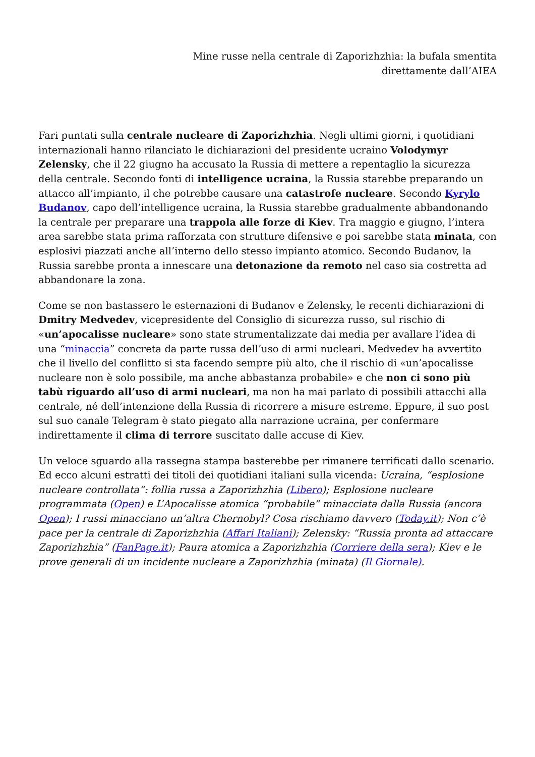Mine russe nella centrale di Zaporizhzhia: la bufala smentita
direttamente dall’AIEA
Fari puntati sulla centrale nucleare di Zaporizhzhia. Negli ultimi giorni, i quotidiani internazionali hanno rilanciato le dichiarazioni del presidente ucraino Volodymyr Zelensky, che il 22 giugno ha accusato la Russia di mettere a repentaglio la sicurezza della centrale. Secondo fonti di intelligence ucraina, la Russia starebbe preparando un attacco all’impianto, il che potrebbe causare una catastrofe nucleare. Secondo Kyrylo Budanov, capo dell’intelligence ucraina, la Russia starebbe gradualmente abbandonando la centrale per preparare una trappola alle forze di Kiev. Tra maggio e giugno, l’intera area sarebbe stata prima rafforzata con strutture difensive e poi sarebbe stata minata, con esplosivi piazzati anche all’interno dello stesso impianto atomico. Secondo Budanov, la Russia sarebbe pronta a innescare una detonazione da remoto nel caso sia costretta ad abbandonare la zona.
Come se non bastassero le esternazioni di Budanov e Zelensky, le recenti dichiarazioni di Dmitry Medvedev, vicepresidente del Consiglio di sicurezza russo, sul rischio di «un’apocalisse nucleare» sono state strumentalizzate dai media per avallare l’idea di una “minaccia” concreta da parte russa dell’uso di armi nucleari. Medvedev ha avvertito che il livello del conflitto si sta facendo sempre più alto, che il rischio di «un’apocalisse nucleare non è solo possibile, ma anche abbastanza probabile» e che non ci sono più tabù riguardo all’uso di armi nucleari, ma non ha mai parlato di possibili attacchi alla centrale, né dell’intenzione della Russia di ricorrere a misure estreme. Eppure, il suo post sul suo canale Telegram è stato piegato alla narrazione ucraina, per confermare indirettamente il clima di terrore suscitato dalle accuse di Kiev.
Un veloce sguardo alla rassegna stampa basterebbe per rimanere terrificati dallo scenario. Ed ecco alcuni estratti dei titoli dei quotidiani italiani sulla vicenda: Ucraina, “esplosione nucleare controllata”: follia russa a Zaporizhzhia (Libero); Esplosione nucleare programmata (Open) e L’Apocalisse atomica “probabile” minacciata dalla Russia (ancora Open); I russi minacciano un’altra Chernobyl? Cosa rischiamo davvero (Today.it); Non c’è pace per la centrale di Zaporizhzhia (Affari Italiani); Zelensky: “Russia pronta ad attaccare Zaporizhzhia” (FanPage.it); Paura atomica a Zaporizhzhia (Corriere della sera); Kiev e le prove generali di un incidente nucleare a Zaporizhzhia (minata) (Il Giornale).